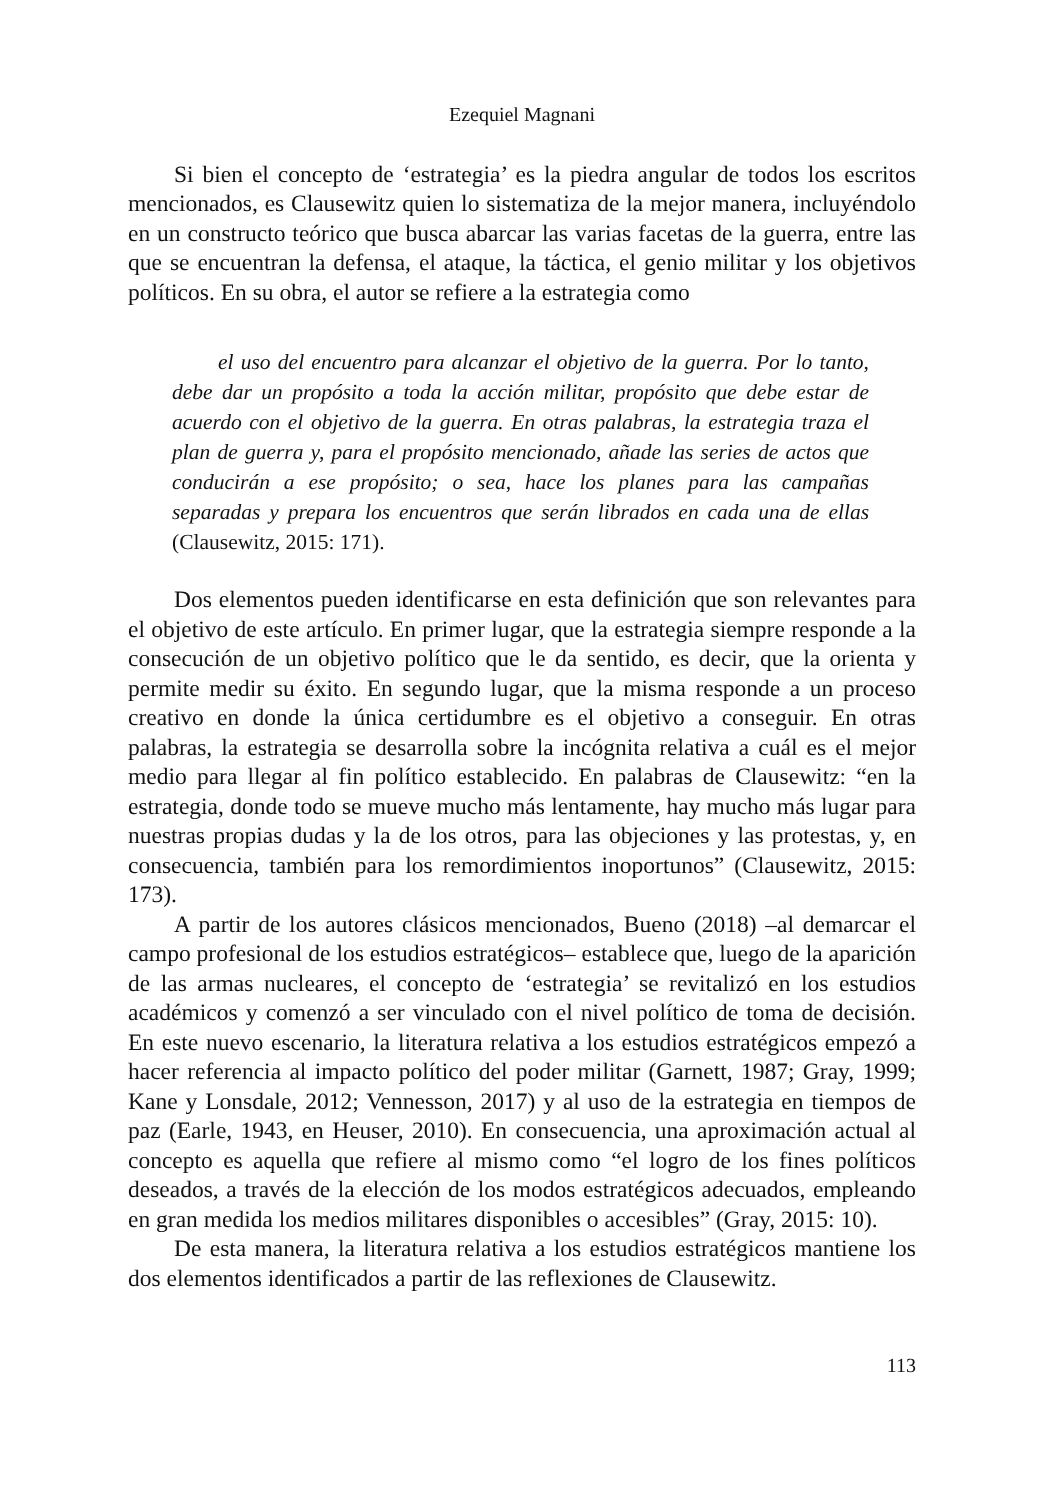Ezequiel Magnani
Si bien el concepto de ‘estrategia’ es la piedra angular de todos los escritos mencionados, es Clausewitz quien lo sistematiza de la mejor manera, incluyéndolo en un constructo teórico que busca abarcar las varias facetas de la guerra, entre las que se encuentran la defensa, el ataque, la táctica, el genio militar y los objetivos políticos. En su obra, el autor se refiere a la estrategia como
el uso del encuentro para alcanzar el objetivo de la guerra. Por lo tanto, debe dar un propósito a toda la acción militar, propósito que debe estar de acuerdo con el objetivo de la guerra. En otras palabras, la estrategia traza el plan de guerra y, para el propósito mencionado, añade las series de actos que conducirán a ese propósito; o sea, hace los planes para las campañas separadas y prepara los encuentros que serán librados en cada una de ellas (Clausewitz, 2015: 171).
Dos elementos pueden identificarse en esta definición que son relevantes para el objetivo de este artículo. En primer lugar, que la estrategia siempre responde a la consecución de un objetivo político que le da sentido, es decir, que la orienta y permite medir su éxito. En segundo lugar, que la misma responde a un proceso creativo en donde la única certidumbre es el objetivo a conseguir. En otras palabras, la estrategia se desarrolla sobre la incógnita relativa a cuál es el mejor medio para llegar al fin político establecido. En palabras de Clausewitz: “en la estrategia, donde todo se mueve mucho más lentamente, hay mucho más lugar para nuestras propias dudas y la de los otros, para las objeciones y las protestas, y, en consecuencia, también para los remordimientos inoportunos” (Clausewitz, 2015: 173).
A partir de los autores clásicos mencionados, Bueno (2018) –al demarcar el campo profesional de los estudios estratégicos– establece que, luego de la aparición de las armas nucleares, el concepto de ‘estrategia’ se revitalizó en los estudios académicos y comenzó a ser vinculado con el nivel político de toma de decisión. En este nuevo escenario, la literatura relativa a los estudios estratégicos empezó a hacer referencia al impacto político del poder militar (Garnett, 1987; Gray, 1999; Kane y Lonsdale, 2012; Vennesson, 2017) y al uso de la estrategia en tiempos de paz (Earle, 1943, en Heuser, 2010). En consecuencia, una aproximación actual al concepto es aquella que refiere al mismo como “el logro de los fines políticos deseados, a través de la elección de los modos estratégicos adecuados, empleando en gran medida los medios militares disponibles o accesibles” (Gray, 2015: 10).
De esta manera, la literatura relativa a los estudios estratégicos mantiene los dos elementos identificados a partir de las reflexiones de Clausewitz.
113